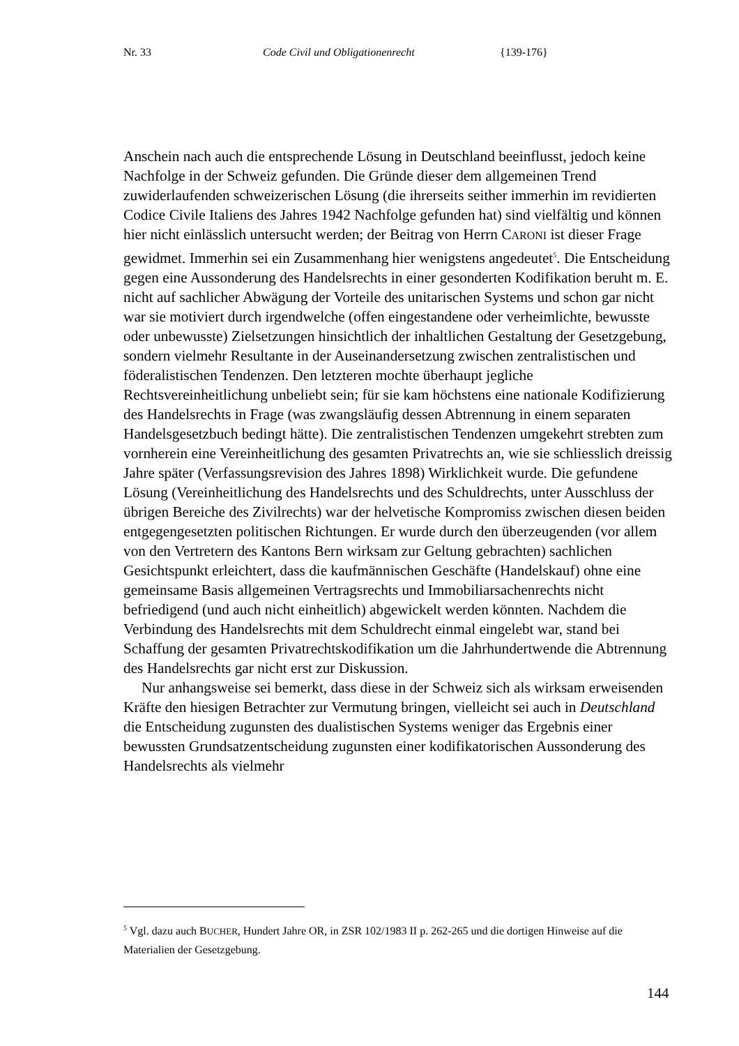Nr. 33 Code Civil und Obligationenrecht {139-176}
Anschein nach auch die entsprechende Lösung in Deutschland beeinflusst, jedoch keine Nachfolge in der Schweiz gefunden. Die Gründe dieser dem allgemeinen Trend zuwiderlaufenden schweizerischen Lösung (die ihrerseits seither immerhin im revidierten Codice Civile Italiens des Jahres 1942 Nachfolge gefunden hat) sind vielfältig und können hier nicht einlässlich untersucht werden; der Beitrag von Herrn CARONI ist dieser Frage gewidmet. Immerhin sei ein Zusammenhang hier wenigstens angedeutet<sup>5</sup>. Die Entscheidung gegen eine Aussonderung des Handelsrechts in einer gesonderten Kodifikation beruht m. E. nicht auf sachlicher Abwägung der Vorteile des unitarischen Systems und schon gar nicht war sie motiviert durch irgendwelche (offen eingestandene oder verheimlichte, bewusste oder unbewusste) Zielsetzungen hinsichtlich der inhaltlichen Gestaltung der Gesetzgebung, sondern vielmehr Resultante in der Auseinandersetzung zwischen zentralistischen und föderalistischen Tendenzen. Den letzteren mochte überhaupt jegliche Rechtsvereinheitlichung unbeliebt sein; für sie kam höchstens eine nationale Kodifizierung des Handelsrechts in Frage (was zwangsläufig dessen Abtrennung in einem separaten Handelsgesetzbuch bedingt hätte). Die zentralistischen Tendenzen umgekehrt strebten zum vornherein eine Vereinheitlichung des gesamten Privatrechts an, wie sie schliesslich dreissig Jahre später (Verfassungsrevision des Jahres 1898) Wirklichkeit wurde. Die gefundene Lösung (Vereinheitlichung des Handelsrechts und des Schuldrechts, unter Ausschluss der übrigen Bereiche des Zivilrechts) war der helvetische Kompromiss zwischen diesen beiden entgegengesetzten politischen Richtungen. Er wurde durch den überzeugenden (vor allem von den Vertretern des Kantons Bern wirksam zur Geltung gebrachten) sachlichen Gesichtspunkt erleichtert, dass die kaufmännischen Geschäfte (Handelskauf) ohne eine gemeinsame Basis allgemeinen Vertragsrechts und Immobiliarsachenrechts nicht befriedigend (und auch nicht einheitlich) abgewickelt werden könnten. Nachdem die Verbindung des Handelsrechts mit dem Schuldrecht einmal eingelebt war, stand bei Schaffung der gesamten Privatrechtskodifikation um die Jahrhundertwende die Abtrennung des Handelsrechts gar nicht erst zur Diskussion.
Nur anhangsweise sei bemerkt, dass diese in der Schweiz sich als wirksam erweisenden Kräfte den hiesigen Betrachter zur Vermutung bringen, vielleicht sei auch in Deutschland die Entscheidung zugunsten des dualistischen Systems weniger das Ergebnis einer bewussten Grundsatzentscheidung zugunsten einer kodifikatorischen Aussonderung des Handelsrechts als vielmehr
<sup>5</sup> Vgl. dazu auch BUCHER, Hundert Jahre OR, in ZSR 102/1983 II p. 262-265 und die dortigen Hinweise auf die Materialien der Gesetzgebung.
144